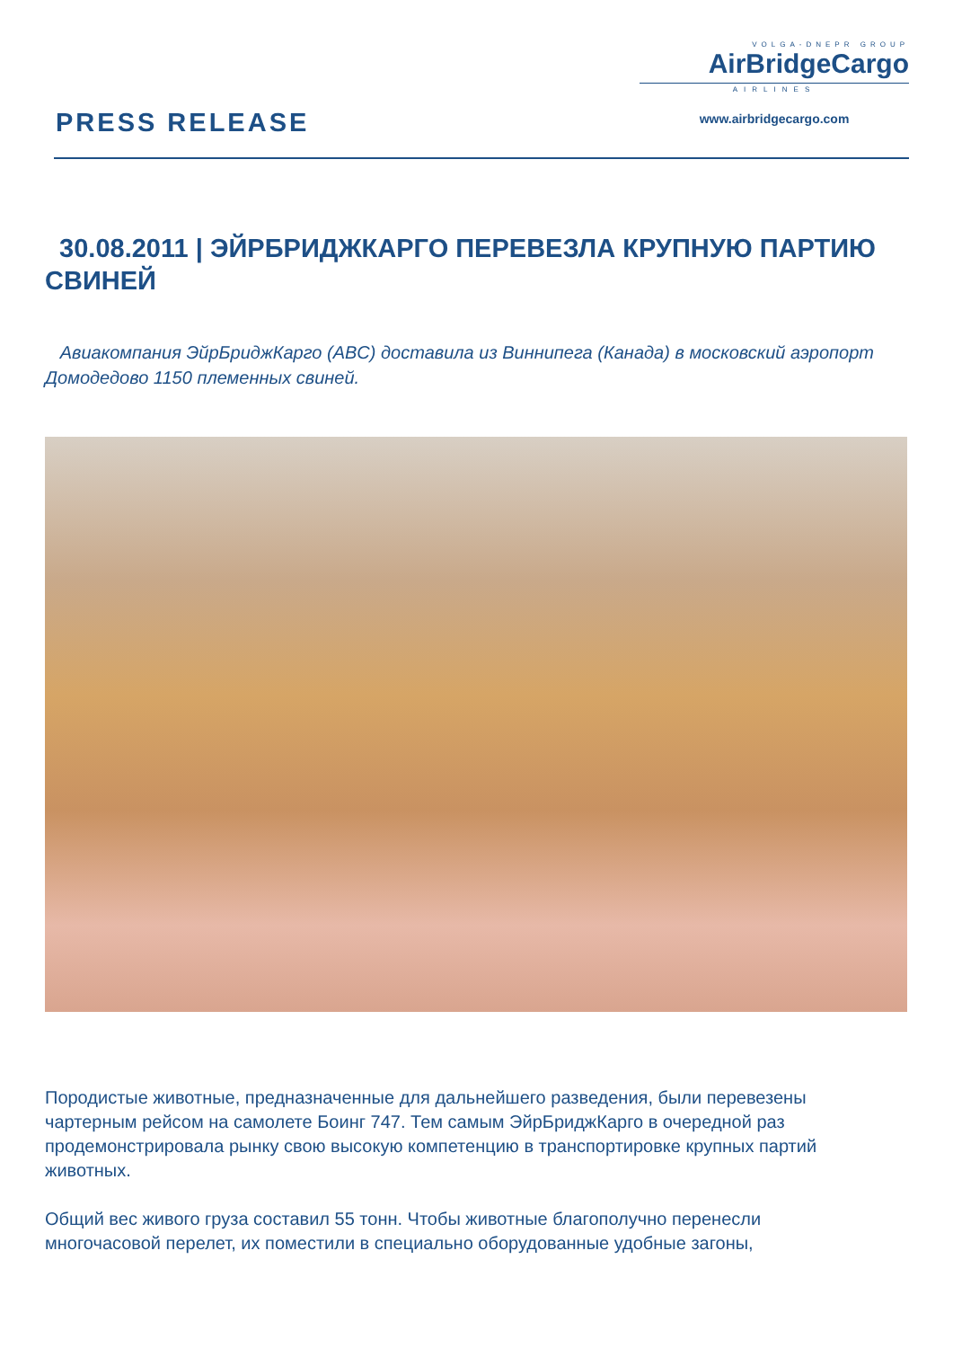PRESS RELEASE
VOLGA-DNEPR GROUP
AirBridgeCargo
AIRLINES
www.airbridgecargo.com
30.08.2011 | ЭЙРБРИДЖКАРГО ПЕРЕВЕЗЛА КРУПНУЮ ПАРТИЮ СВИНЕЙ
Авиакомпания ЭйрБриджКарго (ABC) доставила из Виннипега (Канада) в московский аэропорт Домодедово 1150 племенных свиней.
Породистые животные, предназначенные для дальнейшего разведения, были перевезены чартерным рейсом на самолете Боинг 747. Тем самым ЭйрБриджКарго в очередной раз продемонстрировала рынку свою высокую компетенцию в транспортировке крупных партий животных.
Общий вес живого груза составил 55 тонн. Чтобы животные благополучно перенесли многочасовой перелет, их поместили в специально оборудованные удобные загоны,